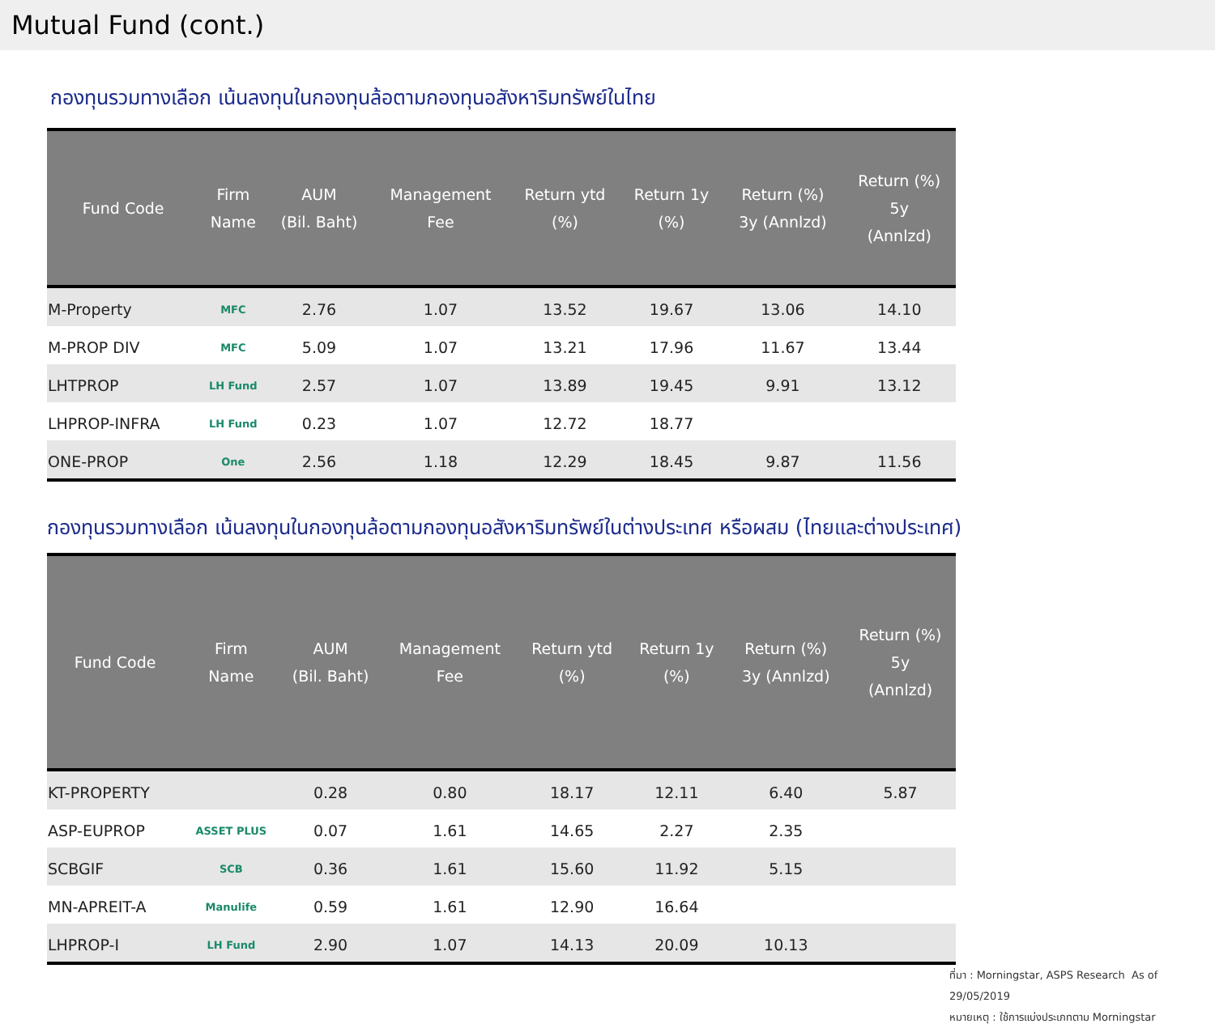Mutual Fund (cont.)
กองทุนรวมทางเลือก เน้นลงทุนในกองทุนล้อตามกองทุนอสังหาริมทรัพย์ในไทย
| Fund Code | Firm Name | AUM (Bil. Baht) | Management Fee | Return ytd (%) | Return 1y (%) | Return (%) 3y (Annlzd) | Return (%) 5y (Annlzd) |
| --- | --- | --- | --- | --- | --- | --- | --- |
| M-Property | MFC | 2.76 | 1.07 | 13.52 | 19.67 | 13.06 | 14.10 |
| M-PROP DIV | MFC | 5.09 | 1.07 | 13.21 | 17.96 | 11.67 | 13.44 |
| LHTPROP | LH Fund | 2.57 | 1.07 | 13.89 | 19.45 | 9.91 | 13.12 |
| LHPROP-INFRA | LH Fund | 0.23 | 1.07 | 12.72 | 18.77 | | |
| ONE-PROP | One | 2.56 | 1.18 | 12.29 | 18.45 | 9.87 | 11.56 |
กองทุนรวมทางเลือก เน้นลงทุนในกองทุนล้อตามกองทุนอสังหาริมทรัพย์ในต่างประเทศ หรือผสม (ไทยและต่างประเทศ)
| Fund Code | Firm Name | AUM (Bil. Baht) | Management Fee | Return ytd (%) | Return 1y (%) | Return (%) 3y (Annlzd) | Return (%) 5y (Annlzd) |
| --- | --- | --- | --- | --- | --- | --- | --- |
| KT-PROPERTY | | 0.28 | 0.80 | 18.17 | 12.11 | 6.40 | 5.87 |
| ASP-EUPROP | ASSET PLUS | 0.07 | 1.61 | 14.65 | 2.27 | 2.35 | |
| SCBGIF | SCB | 0.36 | 1.61 | 15.60 | 11.92 | 5.15 | |
| MN-APREIT-A | Manulife | 0.59 | 1.61 | 12.90 | 16.64 | | |
| LHPROP-I | LH Fund | 2.90 | 1.07 | 14.13 | 20.09 | 10.13 | |
ที่มา : Morningstar, ASPS Research As of 29/05/2019
หมายเหตุ : ใช้การแบ่งประเภทตาม Morningstar